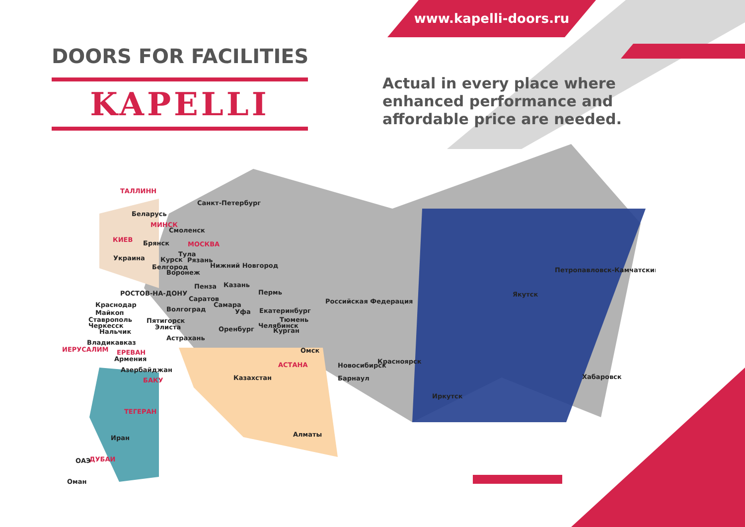www.kapelli-doors.ru
DOORS FOR FACILITIES
KAPELLI
Actual in every place where enhanced performance and affordable price are needed.
ТАЛЛИНН
Санкт-Петербург
Беларусь
МИНСК
Смоленск
КИЕВ
Брянск
МОСКВА
Украина
Тула
Курск
Рязань
Нижний Новгород
Белгород
Воронеж
Пенза
Казань
РОСТОВ-НА-ДОНУ
Пермь
Саратов
Российская Федерация
Якутск
Петропавловск-Камчатский
Краснодар
Самара
Майкоп
Волгоград
Уфа
Екатеринбург
Ставрополь
Пятигорск
Тюмень
Черкесск
Элиста
Челябинск
Нальчик
Оренбург
Курган
Астрахань
Владикавказ
ИЕРУСАЛИМ
Омск
ЕРЕВАН
Армения
Красноярск
Новосибирск
АСТАНА
Азербайджан
Казахстан
Барнаул
Хабаровск
БАКУ
Иркутск
ТЕГЕРАН
Алматы
Иран
ДУБАИ
ОАЭ
Оман